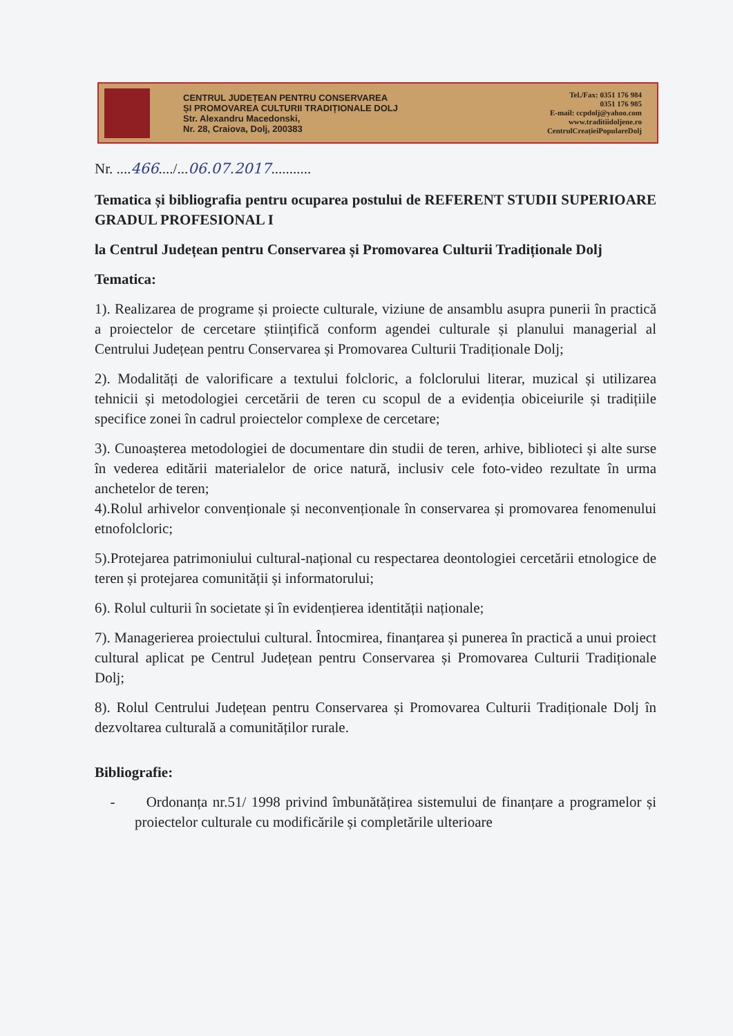CENTRUL JUDEȚEAN PENTRU CONSERVAREA
ȘI PROMOVAREA CULTURII TRADIȚIONALE DOLJ
Str. Alexandru Macedonski,
Nr. 28, Craiova, Dolj, 200383
Tel./Fax: 0351 176 984
0351 176 985
E-mail: ccpdolj@yahoo.com
www.traditiidoljene.ro
CentrulCreațieiPopulareDolj
Nr. ....466..../...06.07.2017...........
Tematica și bibliografia pentru ocuparea postului de REFERENT STUDII SUPERIOARE GRADUL PROFESIONAL I
la Centrul Județean pentru Conservarea și Promovarea Culturii Tradiționale Dolj
Tematica:
1). Realizarea de programe și proiecte culturale, viziune de ansamblu asupra punerii în practică a proiectelor de cercetare științifică conform agendei culturale și planului managerial al Centrului Județean pentru Conservarea și Promovarea Culturii Tradiționale Dolj;
2). Modalități de valorificare a textului folcloric, a folclorului literar, muzical și utilizarea tehnicii și metodologiei cercetării de teren cu scopul de a evidenția obiceiurile și tradițiile specifice zonei în cadrul proiectelor complexe de cercetare;
3). Cunoașterea metodologiei de documentare din studii de teren, arhive, biblioteci și alte surse în vederea editării materialelor de orice natură, inclusiv cele foto-video rezultate în urma anchetelor de teren;
4).Rolul arhivelor convenționale și neconvenționale în conservarea și promovarea fenomenului etnofolcloric;
5).Protejarea patrimoniului cultural-național cu respectarea deontologiei cercetării etnologice de teren și protejarea comunității și informatorului;
6). Rolul culturii în societate și în evidențierea identității naționale;
7). Managerierea proiectului cultural. Întocmirea, finanțarea și punerea în practică a unui proiect cultural aplicat pe Centrul Județean pentru Conservarea și Promovarea Culturii Tradiționale Dolj;
8). Rolul Centrului Județean pentru Conservarea și Promovarea Culturii Tradiționale Dolj în dezvoltarea culturală a comunităților rurale.
Bibliografie:
- Ordonanța nr.51/ 1998 privind îmbunătățirea sistemului de finanțare a programelor și proiectelor culturale cu modificările și completările ulterioare